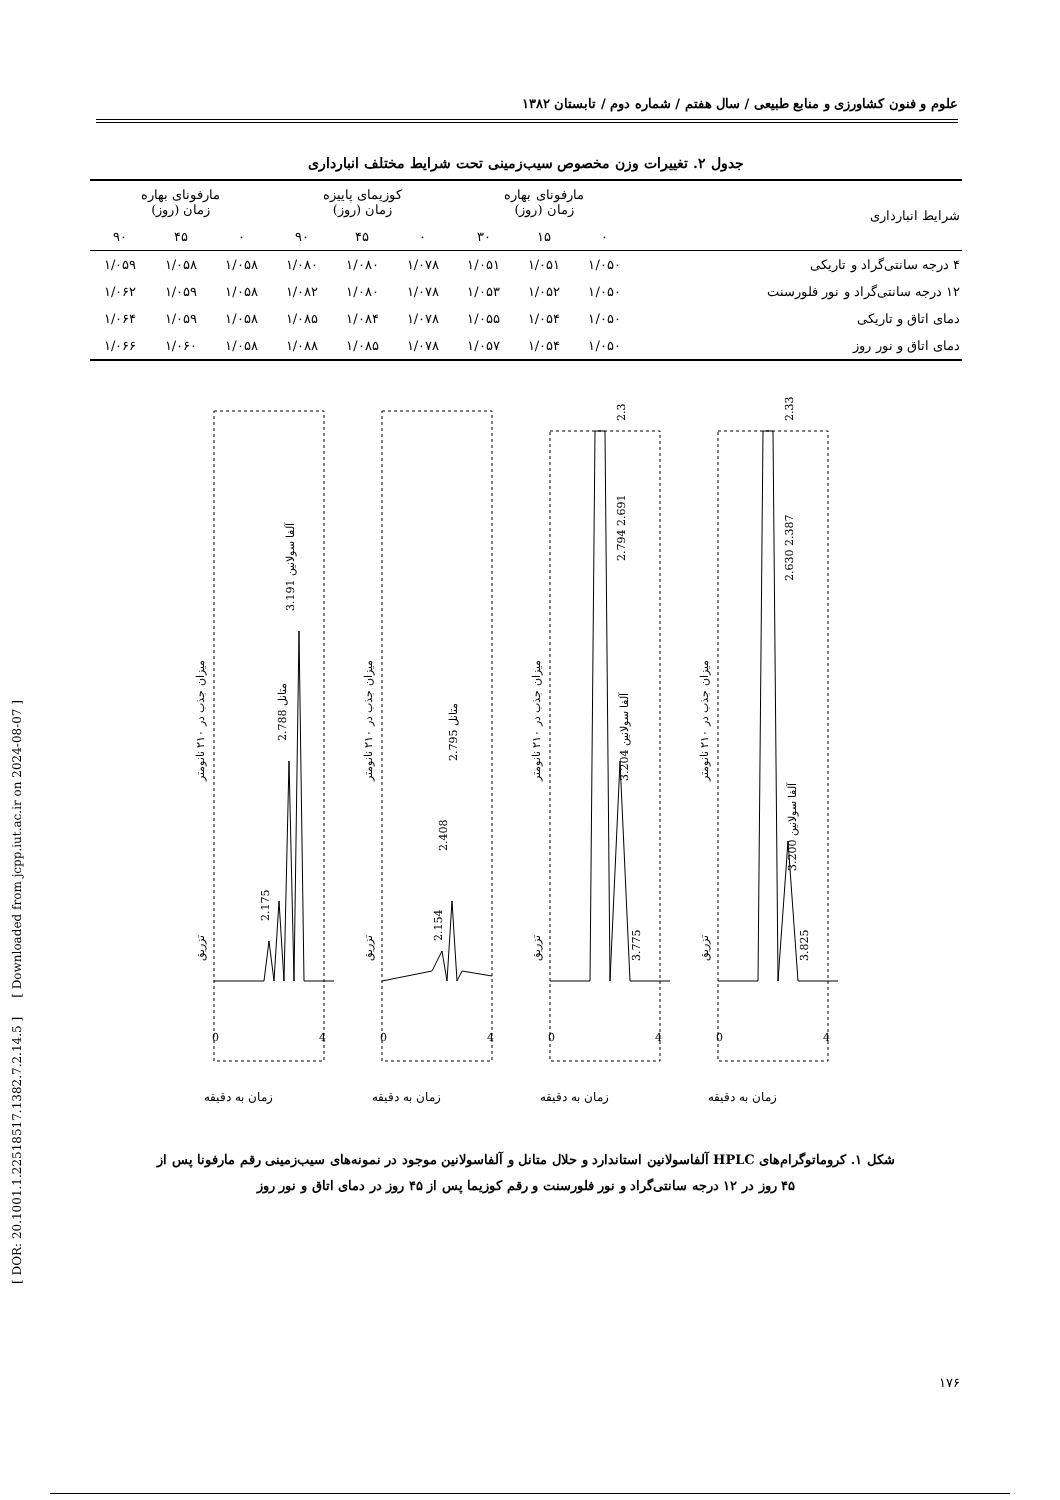علوم و فنون کشاورزی و منابع طبیعی / سال هفتم / شماره دوم / تابستان ۱۳۸۲
جدول ۲. تغییرات وزن مخصوص سیب‌زمینی تحت شرایط مختلف انبارداری
| شرایط انبارداری | مارفونای بهاره زمان (روز) | | | کوزیمای پاییزه زمان (روز) | | | مارفونای بهاره زمان (روز) | | |
| --- | --- | --- | --- | --- | --- | --- | --- | --- | --- |
| | ۰ | ۱۵ | ۳۰ | ۰ | ۴۵ | ۹۰ | ۰ | ۴۵ | ۹۰ |
| ۴ درجه سانتی‌گراد و تاریکی | ۱/۰۵۰ | ۱/۰۵۱ | ۱/۰۵۱ | ۱/۰۷۸ | ۱/۰۸۰ | ۱/۰۸۰ | ۱/۰۵۸ | ۱/۰۵۸ | ۱/۰۵۹ |
| ۱۲ درجه سانتی‌گراد و نور فلورسنت | ۱/۰۵۰ | ۱/۰۵۲ | ۱/۰۵۳ | ۱/۰۷۸ | ۱/۰۸۰ | ۱/۰۸۲ | ۱/۰۵۸ | ۱/۰۵۹ | ۱/۰۶۲ |
| دمای اتاق و تاریکی | ۱/۰۵۰ | ۱/۰۵۴ | ۱/۰۵۵ | ۱/۰۷۸ | ۱/۰۸۴ | ۱/۰۸۵ | ۱/۰۵۸ | ۱/۰۵۹ | ۱/۰۶۴ |
| دمای اتاق و نور روز | ۱/۰۵۰ | ۱/۰۵۴ | ۱/۰۵۷ | ۱/۰۷۸ | ۱/۰۸۵ | ۱/۰۸۸ | ۱/۰۵۸ | ۱/۰۶۰ | ۱/۰۶۶ |
زمان به دقیقه
0
4
میزان جذب در ۲۱۰ نانومتر
آلفا سولانین 3.191
متانل 2.788
2.175
تزریق
زمان به دقیقه
0
4
میزان جذب در ۲۱۰ نانومتر
متانل 2.795
2.408
2.154
تزریق
زمان به دقیقه
0
4
میزان جذب در ۲۱۰ نانومتر
2.3
2.794 2.691
آلفا سولانین 3.204
3.775
تزریق
زمان به دقیقه
0
4
میزان جذب در ۲۱۰ نانومتر
2.33
2.630 2.387
آلفا سولانین 3.200
3.825
تزریق
شکل ۱. کروماتوگرام‌های HPLC آلفاسولانین استاندارد و حلال متانل و آلفاسولانین موجود در نمونه‌های سیب‌زمینی رقم مارفونا پس از
۴۵ روز در ۱۲ درجه سانتی‌گراد و نور فلورسنت و رقم کوزیما پس از ۴۵ روز در دمای اتاق و نور روز
۱۷۶
[ DOR: 20.1001.1.22518517.1382.7.2.14.5 ] [ Downloaded from jcpp.iut.ac.ir on 2024-08-07 ]